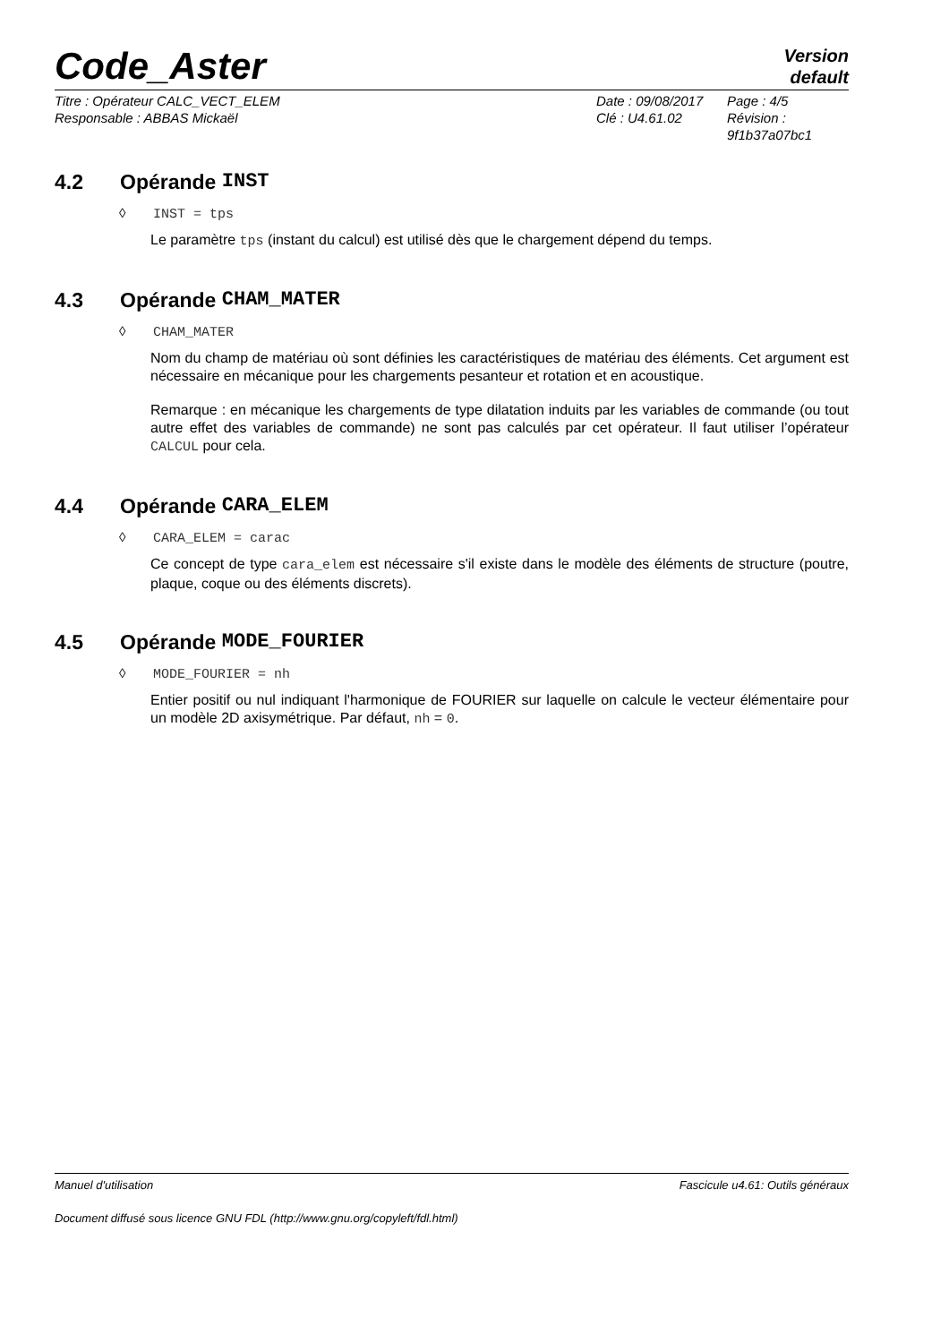Code_Aster
Version
default
Titre : Opérateur CALC_VECT_ELEM
Responsable : ABBAS Mickaël
Date : 09/08/2017
Clé : U4.61.02
Page : 4/5
Révision :
9f1b37a07bc1
4.2 Opérande INST
◊ INST = tps
Le paramètre tps (instant du calcul) est utilisé dès que le chargement dépend du temps.
4.3 Opérande CHAM_MATER
◊ CHAM_MATER
Nom du champ de matériau où sont définies les caractéristiques de matériau des éléments. Cet argument est nécessaire en mécanique pour les chargements pesanteur et rotation et en acoustique.
Remarque : en mécanique les chargements de type dilatation induits par les variables de commande (ou tout autre effet des variables de commande) ne sont pas calculés par cet opérateur. Il faut utiliser l’opérateur CALCUL pour cela.
4.4 Opérande CARA_ELEM
◊ CARA_ELEM = carac
Ce concept de type cara_elem est nécessaire s'il existe dans le modèle des éléments de structure (poutre, plaque, coque ou des éléments discrets).
4.5 Opérande MODE_FOURIER
◊ MODE_FOURIER = nh
Entier positif ou nul indiquant l'harmonique de FOURIER sur laquelle on calcule le vecteur élémentaire pour un modèle 2D axisymétrique. Par défaut, nh = 0.
Manuel d'utilisation Fascicule u4.61: Outils généraux
Document diffusé sous licence GNU FDL (http://www.gnu.org/copyleft/fdl.html)